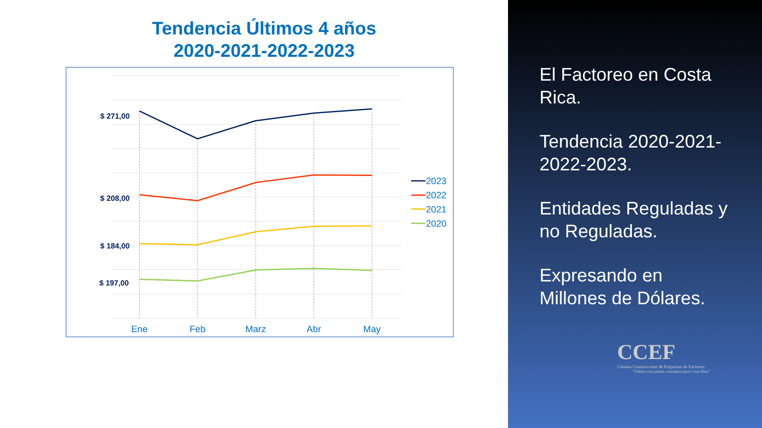Tendencia Últimos 4 años
2020-2021-2022-2023
$ 271,00
$ 208,00
$ 184,00
$ 197,00
Ene
Feb
Marz
Abr
May
2023
2022
2021
2020
El Factoreo en Costa Rica.
Tendencia 2020-2021-2022-2023.
Entidades Reguladas y no Reguladas.
Expresando en Millones de Dólares.
CCEF
Cámara Costarricense de Empresas de Factoreo
"Unidos con pasión, crecemos para Costa Rica"